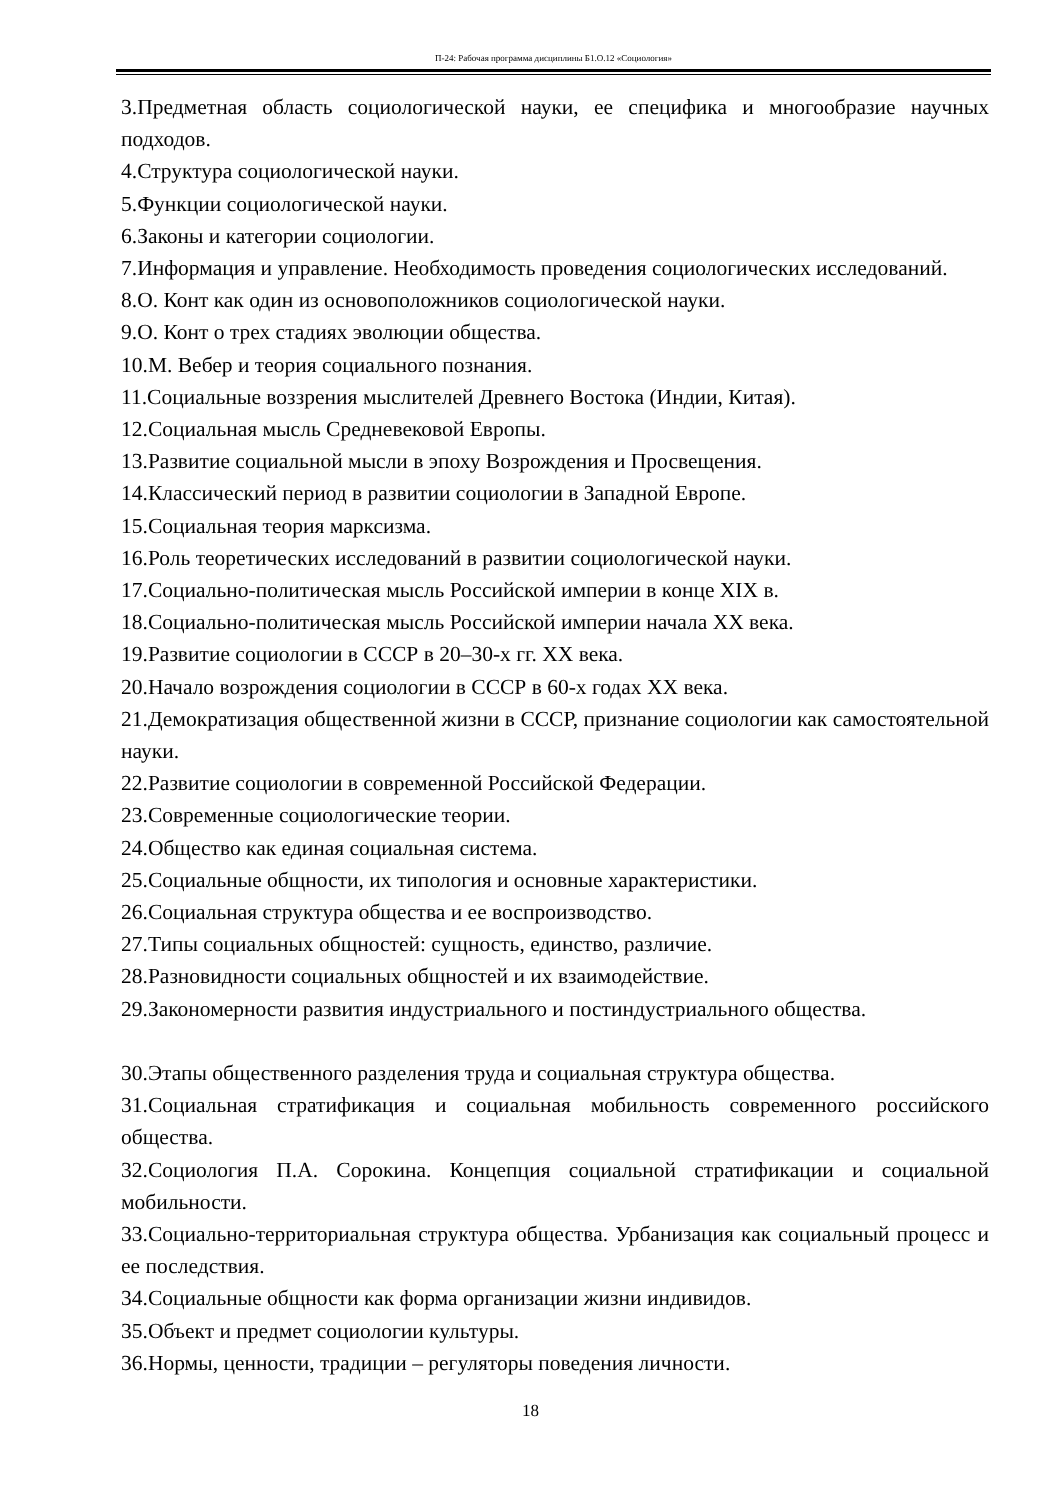П-24: Рабочая программа дисциплины Б1.О.12 «Социология»
3.Предметная область социологической науки, ее специфика и многообразие научных подходов.
4.Структура социологической науки.
5.Функции социологической науки.
6.Законы и категории социологии.
7.Информация и управление. Необходимость проведения социологических исследований.
8.О. Конт как один из основоположников социологической науки.
9.О. Конт о трех стадиях эволюции общества.
10.М. Вебер и теория социального познания.
11.Социальные воззрения мыслителей Древнего Востока (Индии, Китая).
12.Социальная мысль Средневековой Европы.
13.Развитие социальной мысли в эпоху Возрождения и Просвещения.
14.Классический период в развитии социологии в Западной Европе.
15.Социальная теория марксизма.
16.Роль теоретических исследований в развитии социологической науки.
17.Социально-политическая мысль Российской империи в конце XIX в.
18.Социально-политическая мысль Российской империи начала XX века.
19.Развитие социологии в СССР в 20–30-х гг. XX века.
20.Начало возрождения социологии в СССР в 60-х годах XX века.
21.Демократизация общественной жизни в СССР, признание социологии как самостоятельной науки.
22.Развитие социологии в современной Российской Федерации.
23.Современные социологические теории.
24.Общество как единая социальная система.
25.Социальные общности, их типология и основные характеристики.
26.Социальная структура общества и ее воспроизводство.
27.Типы социальных общностей: сущность, единство, различие.
28.Разновидности социальных общностей и их взаимодействие.
29.Закономерности развития индустриального и постиндустриального общества.
30.Этапы общественного разделения труда и социальная структура общества.
31.Социальная стратификация и социальная мобильность современного российского общества.
32.Социология П.А. Сорокина. Концепция социальной стратификации и социальной мобильности.
33.Социально-территориальная структура общества. Урбанизация как социальный процесс и ее последствия.
34.Социальные общности как форма организации жизни индивидов.
35.Объект и предмет социологии культуры.
36.Нормы, ценности, традиции – регуляторы поведения личности.
18